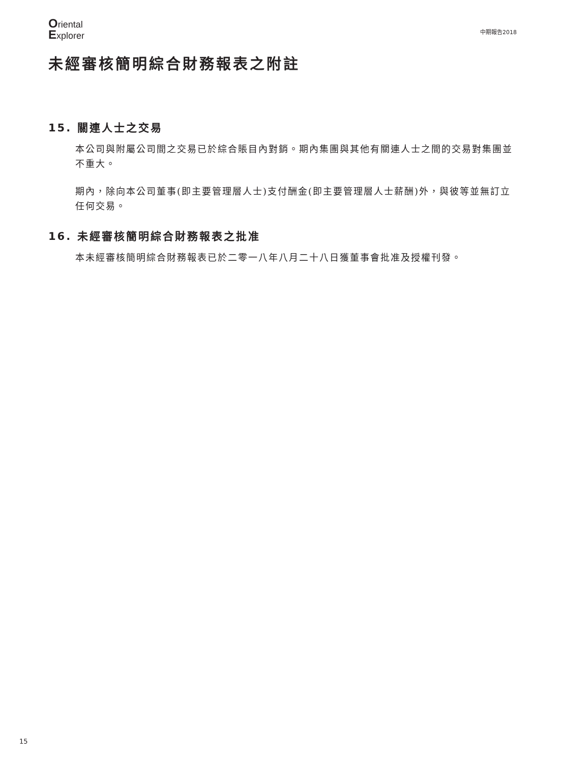Oriental
Explorer
中期報告2018
未經審核簡明綜合財務報表之附註
15. 關連人士之交易
本公司與附屬公司間之交易已於綜合賬目內對銷。期內集團與其他有關連人士之間的交易對集團並不重大。
期內，除向本公司董事(即主要管理層人士)支付酬金(即主要管理層人士薪酬)外，與彼等並無訂立任何交易。
16. 未經審核簡明綜合財務報表之批准
本未經審核簡明綜合財務報表已於二零一八年八月二十八日獲董事會批准及授權刊發。
15